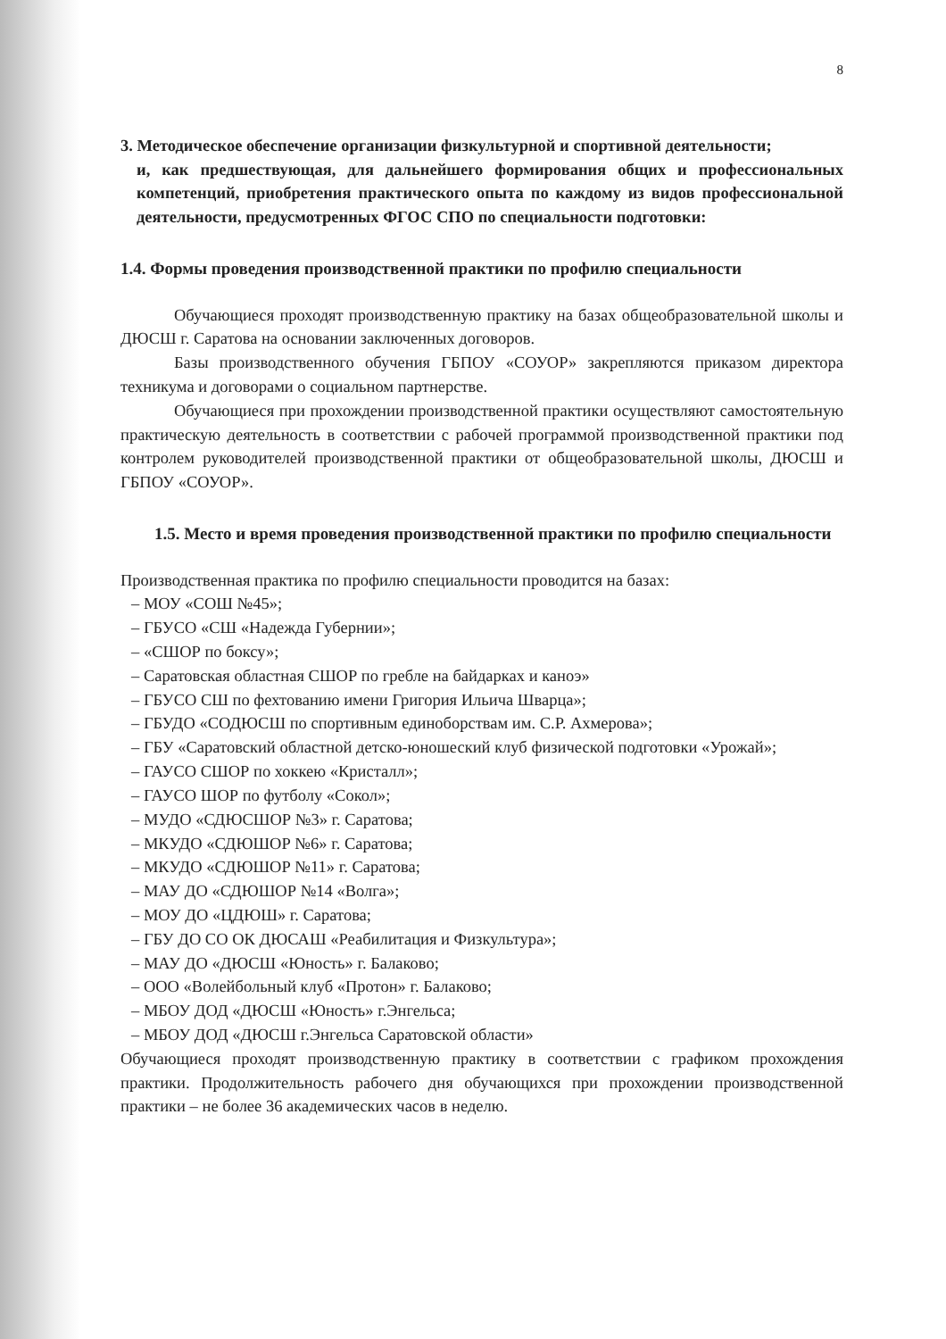8
3. Методическое обеспечение организации физкультурной и спортивной деятельности;
и, как предшествующая, для дальнейшего формирования общих и профессиональных компетенций, приобретения практического опыта по каждому из видов профессиональной деятельности, предусмотренных ФГОС СПО по специальности подготовки:
1.4. Формы проведения производственной практики по профилю специальности
Обучающиеся проходят производственную практику на базах общеобразовательной школы и ДЮСШ г. Саратова на основании заключенных договоров.
Базы производственного обучения ГБПОУ «СОУОР» закрепляются приказом директора техникума и договорами о социальном партнерстве.
Обучающиеся при прохождении производственной практики осуществляют самостоятельную практическую деятельность в соответствии с рабочей программой производственной практики под контролем руководителей производственной практики от общеобразовательной школы, ДЮСШ и ГБПОУ «СОУОР».
1.5. Место и время проведения производственной практики по профилю специальности
Производственная практика по профилю специальности проводится на базах:
– МОУ «СОШ №45»;
– ГБУСО «СШ «Надежда Губернии»;
– «СШОР по боксу»;
– Саратовская областная СШОР по гребле на байдарках и каноэ»
– ГБУСО СШ по фехтованию имени Григория Ильича Шварца»;
– ГБУДО «СОДЮСШ по спортивным единоборствам им. С.Р. Ахмерова»;
– ГБУ «Саратовский областной детско-юношеский клуб физической подготовки «Урожай»;
– ГАУСО СШОР по хоккею «Кристалл»;
– ГАУСО ШОР по футболу «Сокол»;
– МУДО «СДЮСШОР №3» г. Саратова;
– МКУДО «СДЮШОР №6» г. Саратова;
– МКУДО «СДЮШОР №11» г. Саратова;
– МАУ ДО «СДЮШОР №14 «Волга»;
– МОУ ДО «ЦДЮШ» г. Саратова;
– ГБУ ДО СО ОК ДЮСАШ «Реабилитация и Физкультура»;
– МАУ ДО «ДЮСШ «Юность» г. Балаково;
– ООО «Волейбольный клуб «Протон» г. Балаково;
– МБОУ ДОД «ДЮСШ «Юность» г.Энгельса;
– МБОУ ДОД «ДЮСШ г.Энгельса Саратовской области»
Обучающиеся проходят производственную практику в соответствии с графиком прохождения практики. Продолжительность рабочего дня обучающихся при прохождении производственной практики – не более 36 академических часов в неделю.